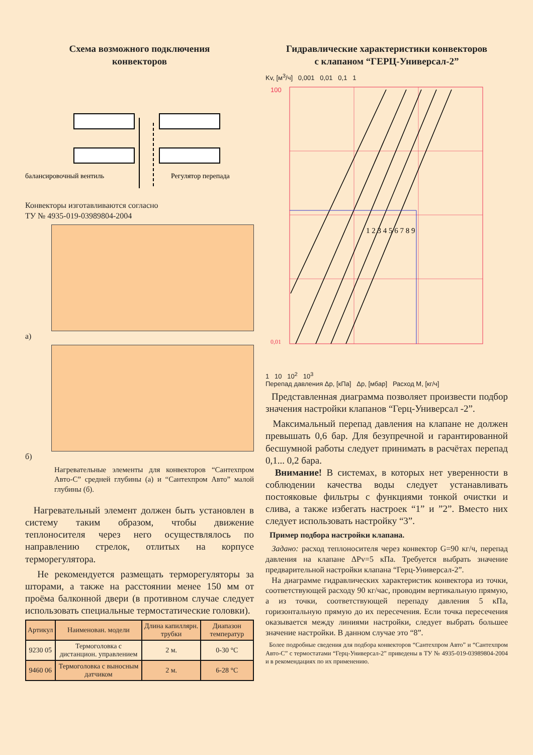Схема возможного подключения
конвекторов
балансировочный вентиль
Регулятор перепада
Конвекторы изготавливаются согласно
ТУ № 4935-019-03989804-2004
а)
б)
Нагревательные элементы для конвекторов “Сантехпром Авто-С” средней глубины (а) и “Сантехпром Авто” малой глубины (б).
Нагревательный элемент должен быть установлен в систему таким образом, чтобы движение теплоносителя через него осуществлялось по направлению стрелок, отлитых на корпусе терморегулятора.
Не рекомендуется размещать терморегуляторы за шторами, а также на расстоянии менее 150 мм от проёма балконной двери (в противном случае следует использовать специальные термостатические головки).
| Артикул | Наименован. модели | Длина капиллярн. трубки | Диапазон температур |
| --- | --- | --- | --- |
| 9230 05 | Термоголовка с дистанцион. управлением | 2 м. | 0-30 °C |
| 9460 06 | Термоголовка с выносным датчиком | 2 м. | 6-28 °C |
Гидравлические характеристики конвекторов
с клапаном “ГЕРЦ-Универсал-2”
Kv, [м<sup>3</sup>/ч] 0,001 0,01 0,1 1
1 2 3 4 5 6 7 8 9
100
0,01
1 10 10<sup>2</sup> 10<sup>3</sup>
Перепад давления Δp, [кПа] Δp, [мбар] Расход М, [кг/ч]
Представленная диаграмма позволяет произвести подбор значения настройки клапанов “Герц-Универсал -2”.
Максимальный перепад давления на клапане не должен превышать 0,6 бар. Для безупречной и гарантированной бесшумной работы следует принимать в расчётах перепад 0,1... 0,2 бара.
Внимание! В системах, в которых нет уверенности в соблюдении качества воды следует устанавливать постояковые фильтры с функциями тонкой очистки и слива, а также избегать настроек “1” и ”2”. Вместо них следует использовать настройку “3”.
Пример подбора настройки клапана.
Задано: расход теплоносителя через конвектор G=90 кг/ч, перепад давления на клапане ΔPv=5 кПа. Требуется выбрать значение предварительной настройки клапана “Герц-Универсал-2”.
На диаграмме гидравлических характеристик конвектора из точки, соответствующей расходу 90 кг/час, проводим вертикальную прямую, а из точки, соответствующей перепаду давления 5 кПа, горизонтальную прямую до их пересечения. Если точка пересечения оказывается между линиями настройки, следует выбрать большее значение настройки. В данном случае это “8”.
Более подробные сведения для подбора конвекторов “Сантехпром Авто” и “Сантехпром Авто-С” с термостатами “Герц-Универсал-2” приведены в ТУ № 4935-019-03989804-2004 и в рекомендациях по их применению.